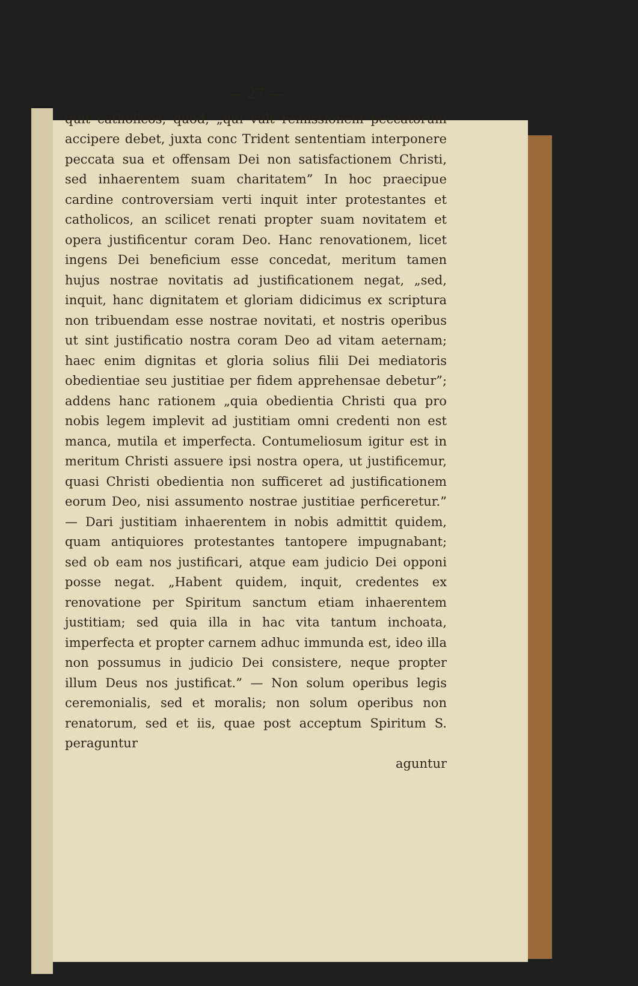— 27 —
quit catholicos, quod, „qui vult remissionem peccatorum accipere debet, juxta conc Trident sententiam interponere peccata sua et offensam Dei non satisfactionem Christi, sed inhaerentem suam charitatem” In hoc praecipue cardine controversiam verti inquit inter protestantes et catholicos, an scilicet renati propter suam novitatem et opera justificentur coram Deo. Hanc renovationem, licet ingens Dei beneficium esse concedat, meritum tamen hujus nostrae novitatis ad justificationem negat, „sed, inquit, hanc dignitatem et gloriam didicimus ex scriptura non tribuendam esse nostrae novitati, et nostris operibus ut sint justificatio nostra coram Deo ad vitam aeternam; haec enim dignitas et gloria solius filii Dei mediatoris obedientiae seu justitiae per fidem apprehensae debetur”; addens hanc rationem „quia obedientia Christi qua pro nobis legem implevit ad justitiam omni credenti non est manca, mutila et imperfecta. Contumeliosum igitur est in meritum Christi assuere ipsi nostra opera, ut justificemur, quasi Christi obedientia non sufficeret ad justificationem eorum Deo, nisi assumento nostrae justitiae perficeretur.” — Dari justitiam inhaerentem in nobis admittit quidem, quam antiquiores protestantes tantopere impugnabant; sed ob eam nos justificari, atque eam judicio Dei opponi posse negat. „Habent quidem, inquit, credentes ex renovatione per Spiritum sanctum etiam inhaerentem justitiam; sed quia illa in hac vita tantum inchoata, imperfecta et propter carnem adhuc immunda est, ideo illa non possumus in judicio Dei consistere, neque propter illum Deus nos justificat.” — Non solum operibus legis ceremonialis, sed et moralis; non solum operibus non renatorum, sed et iis, quae post acceptum Spiritum S. peraguntur
aguntur